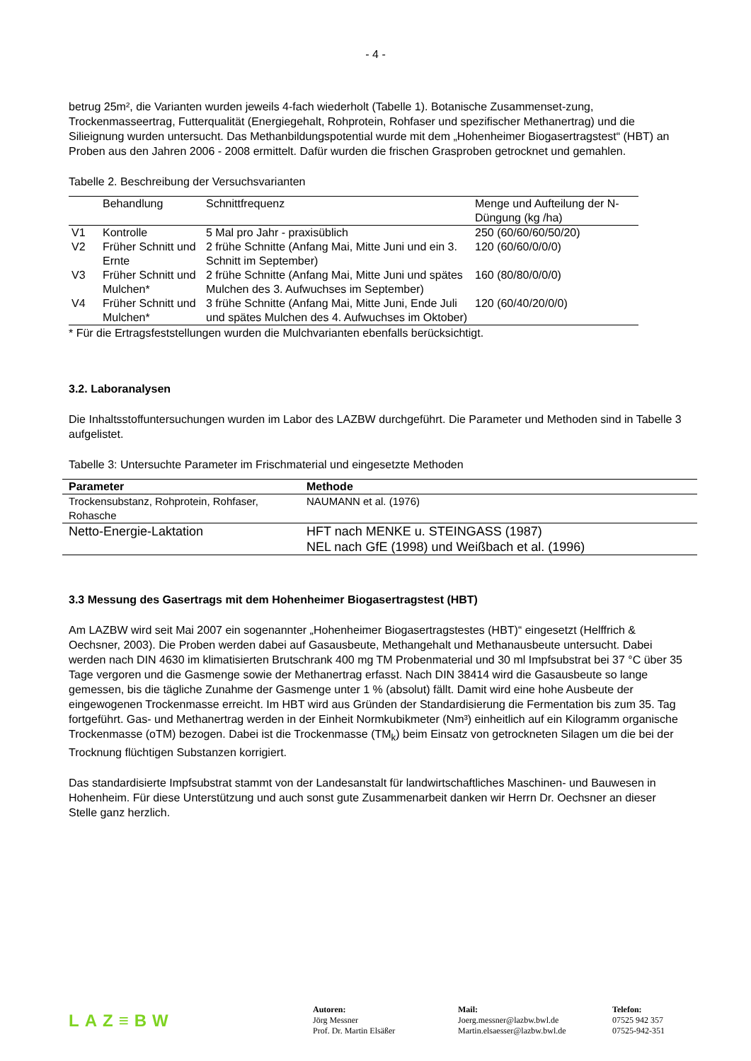- 4 -
betrug 25m², die Varianten wurden jeweils 4-fach wiederholt (Tabelle 1). Botanische Zusammenset-zung, Trockenmasseertrag, Futterqualität (Energiegehalt, Rohprotein, Rohfaser und spezifischer Methanertrag) und die Silieignung wurden untersucht. Das Methanbildungspotential wurde mit dem „Hohenheimer Biogasertragstest“ (HBT) an Proben aus den Jahren 2006 - 2008 ermittelt. Dafür wurden die frischen Grasproben getrocknet und gemahlen.
Tabelle 2. Beschreibung der Versuchsvarianten
| | Behandlung | Schnittfrequenz | Menge und Aufteilung der N-Düngung (kg /ha) |
| --- | --- | --- | --- |
| V1 | Kontrolle | 5 Mal pro Jahr - praxisüblich | 250 (60/60/60/50/20) |
| V2 | Früher Schnitt und Ernte | 2 frühe Schnitte (Anfang Mai, Mitte Juni und ein 3. Schnitt im September) | 120 (60/60/0/0/0) |
| V3 | Früher Schnitt und Mulchen* | 2 frühe Schnitte (Anfang Mai, Mitte Juni und spätes Mulchen des 3. Aufwuchses im September) | 160 (80/80/0/0/0) |
| V4 | Früher Schnitt und Mulchen* | 3 frühe Schnitte (Anfang Mai, Mitte Juni, Ende Juli und spätes Mulchen des 4. Aufwuchses im Oktober) | 120 (60/40/20/0/0) |
* Für die Ertragsfeststellungen wurden die Mulchvarianten ebenfalls berücksichtigt.
3.2. Laboranalysen
Die Inhaltsstoffuntersuchungen wurden im Labor des LAZBW durchgeführt. Die Parameter und Methoden sind in Tabelle 3 aufgelistet.
Tabelle 3: Untersuchte Parameter im Frischmaterial und eingesetzte Methoden
| Parameter | Methode |
| --- | --- |
| Trockensubstanz, Rohprotein, Rohfaser, Rohasche | NAUMANN et al. (1976) |
| Netto-Energie-Laktation | HFT nach MENKE u. STEINGASS (1987) NEL nach GfE (1998) und Weißbach et al. (1996) |
3.3 Messung des Gasertrags mit dem Hohenheimer Biogasertragstest (HBT)
Am LAZBW wird seit Mai 2007 ein sogenannter „Hohenheimer Biogasertragstestes (HBT)“ eingesetzt (Helffrich & Oechsner, 2003). Die Proben werden dabei auf Gasausbeute, Methangehalt und Methanausbeute untersucht. Dabei werden nach DIN 4630 im klimatisierten Brutschrank 400 mg TM Probenmaterial und 30 ml Impfsubstrat bei 37 °C über 35 Tage vergoren und die Gasmenge sowie der Methanertrag erfasst. Nach DIN 38414 wird die Gasausbeute so lange gemessen, bis die tägliche Zunahme der Gasmenge unter 1 % (absolut) fällt. Damit wird eine hohe Ausbeute der eingewogenen Trockenmasse erreicht. Im HBT wird aus Gründen der Standardisierung die Fermentation bis zum 35. Tag fortgeführt. Gas- und Methanertrag werden in der Einheit Normkubikmeter (Nm³) einheitlich auf ein Kilogramm organische Trockenmasse (oTM) bezogen. Dabei ist die Trockenmasse (TM<sub>k</sub>) beim Einsatz von getrockneten Silagen um die bei der Trocknung flüchtigen Substanzen korrigiert.
Das standardisierte Impfsubstrat stammt von der Landesanstalt für landwirtschaftliches Maschinen- und Bauwesen in Hohenheim. Für diese Unterstützung und auch sonst gute Zusammenarbeit danken wir Herrn Dr. Oechsner an dieser Stelle ganz herzlich.
LAZ≡BW
Autoren:
Jörg Messner
Prof. Dr. Martin Elsäßer
Mail:
Joerg.messner@lazbw.bwl.de
Martin.elsaesser@lazbw.bwl.de
Telefon:
07525 942 357
07525-942-351